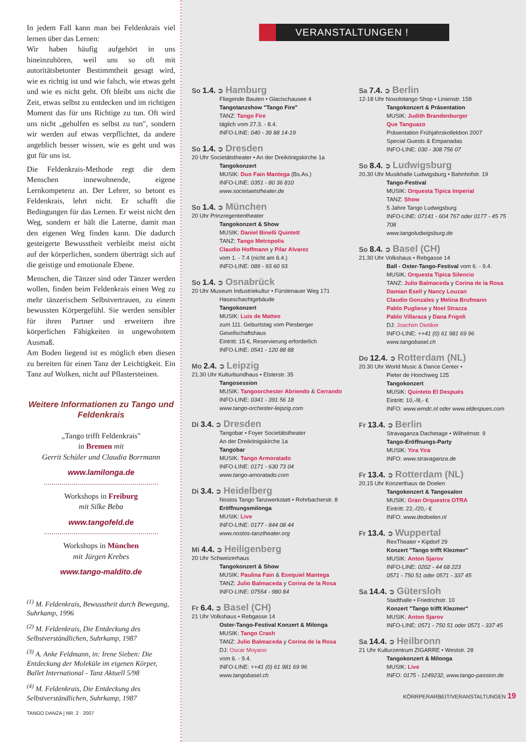In jedem Fall kann man bei Feldenkrais viel lernen über das Lernen:
Wir haben häufig aufgehört in uns hineinzuhören, weil uns so oft mit autoritätsbetonter Bestimmtheit gesagt wird, wie es richtig ist und wie falsch, wie etwas geht und wie es nicht geht. Oft bleibt uns nicht die Zeit, etwas selbst zu entdecken und im richtigen Moment das für uns Richtige zu tun. Oft wird uns nicht „geholfen es selbst zu tun", sondern wir werden auf etwas verpflichtet, da andere angeblich besser wissen, wie es geht und was gut für uns ist.
Die Feldenkrais-Methode regt die dem Menschen innewohnende, eigene Lernkompetenz an. Der Lehrer, so betont es Feldenkrais, lehrt nicht. Er schafft die Bedingungen für das Lernen. Er weist nicht den Weg, sondern er hält die Laterne, damit man den eigenen Weg finden kann. Die dadurch gesteigerte Bewusstheit verbleibt meist nicht auf der körperlichen, sondern überträgt sich auf die geistige und emotionale Ebene.
Menschen, die Tänzer sind oder Tänzer werden wollen, finden beim Feldenkrais einen Weg zu mehr tänzerischem Selbstvertrauen, zu einem bewussten Körpergefühl. Sie werden sensibler für ihren Partner und erweitern ihre körperlichen Fähigkeiten in ungewohntem Ausmaß.
Am Boden liegend ist es möglich eben diesen zu bereiten für einen Tanz der Leichtigkeit. Ein Tanz auf Wolken, nicht auf Pflastersteinen.
Weitere Informationen zu Tango und Feldenkrais
„Tango trifft Feldenkrais"
in Bremen mit
Gerrit Schüler und Claudia Borrmann
www.lamilonga.de
Workshops in Freiburg
mit Silke Beba
www.tangofeld.de
Workshops in München
mit Jürgen Krebes
www.tango-maldito.de
<sup>(1)</sup> M. Feldenkrais, Bewusstheit durch Bewegung, Suhrkamp, 1996
<sup>(2)</sup> M. Feldenkrais, Die Entdeckung des Selbstverständlichen, Suhrkamp, 1987
<sup>(3)</sup> A. Anke Feldmann, in: Irene Sieben: Die Entdeckung der Moleküle im eigenen Körper, Ballet International - Tanz Aktuell 5/98
<sup>(4)</sup> M. Feldenkrais, Die Entdeckung des Selbstverständlichen, Suhrkamp, 1987
TANGO DANZA | NR. 2 · 2007
VERANSTALTUNGEN !
So 1.4. ➲ Hamburg
Fliegende Bauten • Glacischausee 4
Tangotanzshow "Tango Fire"
TANZ: Tango Fire
täglich vom 27.3. - 8.4.
INFO-LINE: 040 - 39 88 14-19
So 1.4. ➲ Dresden
20 Uhr Societätstheater • An der Dreikönigskirche 1a
Tangokonzert
MUSIK: Duo Fain Mantega (Bs.As.)
INFO-LINE: 0351 - 80 36 810
www.societaetstheater.de
So 1.4. ➲ München
20 Uhr Prinzregententheater
Tangokonzert & Show
MUSIK: Daniel Binelli Quintett
TANZ: Tango Metropolis
Claudio Hoffmann y Pilar Alvarez
vom 1. - 7.4 (nicht am 6.4.)
INFO-LINE: 089 - 93 60 93
So 1.4. ➲ Osnabrück
20 Uhr Museum Industriekultur • Fürstenauer Weg 171
Haseschachtgebäude
Tangokonzert
MUSIK: Luis de Matteo
zum 111. Geburtstag vom Piesberger Gesellschaftshaus
Eintritt: 15 €, Reservierung erforderlich
INFO-LINE: 0541 - 120 88 88
Mo 2.4. ➲ Leipzig
21.30 Uhr Kulturbundhaus • Elsterstr. 35
Tangosession
MUSIK: Tangoorchester Abriendo & Cerrando
INFO-LINE: 0341 - 391 56 18
www.tango-orchester-leipzig.com
Di 3.4. ➲ Dresden
Tangobar • Foyer Societätstheater
An der Dreikönigskirche 1a
Tangobar
MUSIK: Tango Armoratado
INFO-LINE: 0171 - 630 73 04
www.tango-amoratado.com
Di 3.4. ➲ Heidelberg
Nostos Tango Tanzwerkstatt • Rohrbacherstr. 8
Eröffnungsmilonga
MUSIK: Live
INFO-LINE: 0177 - 844 08 44
www.nostos-tanztheater.org
Mi 4.4. ➲ Heiligenberg
20 Uhr Schweizerhaus
Tangokonzert & Show
MUSIK: Paulina Fain & Exequiel Mantega
TANZ: Julio Balmaceda y Corina de la Rosa
INFO-LINE: 07554 - 980 84
Fr 6.4. ➲ Basel (CH)
21 Uhr Volkshaus • Rebgasse 14
Oster-Tango-Festival Konzert & Milonga
MUSIK: Tango Crash
TANZ: Julio Balmaceda y Corina de la Rosa
DJ: Oscar Moyano
vom 6. - 9.4.
INFO-LINE: ++41 (0) 61 981 69 96
www.tangobasel.ch
Sa 7.4. ➲ Berlin
12-18 Uhr Nosolotango Shop • Linienstr. 158
Tangokonzert & Präsentation
MUSIK: Judith Brandenburger
Que Tanguazo
Präsentation Frühjahrskollektion 2007
Special Guests & Empanadas
INFO-LINE: 030 - 308 756 07
So 8.4. ➲ Ludwigsburg
20.30 Uhr Musikhalle Ludwigsburg • Bahnhofstr. 19
Tango-Festival
MUSIK: Orquesta Tipica Imperial
TANZ: Show
5 Jahre Tango Ludwigsburg
INFO-LINE: 07141 - 604 767 oder 0177 - 45 75 708
www.tangoludwigsburg.de
So 8.4. ➲ Basel (CH)
21.30 Uhr Volkshaus • Rebgasse 14
Ball - Oster-Tango-Festival vom 6. - 9.4.
MUSIK: Orquesta Tipica Silencio
TANZ: Julio Balmaceda y Corina de la Rosa
Damian Esell y Nancy Louzan
Claudio Gonzales y Melina Brufmann
Pablo Pugliese y Noel Strazza
Pablo Villaraza y Dana Frigoli
DJ: Joachim Dietiker
INFO-LINE: ++41 (0) 61 981 69 96
www.tangobasel.ch
Do 12.4. ➲ Rotterdam (NL)
20.30 Uhr World Music & Dance Center •
Pieter de Hoochweg 125
Tangokonzert
MUSIK: Quinteto El Después
Eintritt: 10,-/8,- €
INFO: www.wmdc.nl oder www.eldespues.com
Fr 13.4. ➲ Berlin
Stravaganza Dachetage • Wilhelmstr. 9
Tango-Eröffnungs-Party
MUSIK: Yira Yira
INFO: www.stravaganza.de
Fr 13.4. ➲ Rotterdam (NL)
20.15 Uhr Konzerthaus de Doelen
Tangokonzert & Tangosalon
MUSIK: Gran Orquestra OTRA
Eintritt: 22,-/20,- €
INFO: www.dedoelen.nl
Fr 13.4. ➲ Wuppertal
RexTheater • Kipdorf 29
Konzert "Tango trifft Klezmer"
MUSIK: Anton Sjarov
INFO-LINE: 0202 - 44 68 223
0571 - 750 51 oder 0571 - 337 45
Sa 14.4. ➲ Gütersloh
Stadthalle • Friedrichstr. 10
Konzert "Tango trifft Klezmer"
MUSIK: Anton Sjarov
INFO-LINE: 0571 - 750 51 oder 0571 - 337 45
Sa 14.4. ➲ Heilbronn
21 Uhr Kulturzentrum ZIGARRE • Weststr. 28
Tangokonzert & Milonga
MUSIK: Live
INFO: 0175 - 1249232, www.tango-passion.de
KÖRRPERARBEIT/VERANSTALTUNGEN 19